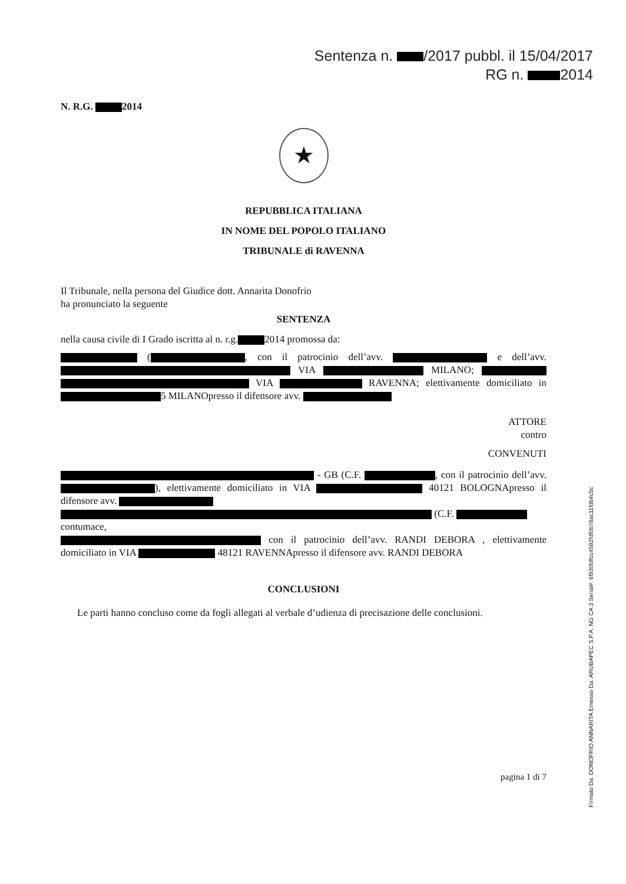Sentenza n. /2017 pubbl. il 15/04/2017
RG n. 2014
N. R.G. 2014
★
REPUBBLICA ITALIANA
IN NOME DEL POPOLO ITALIANO
TRIBUNALE di RAVENNA
Il Tribunale, nella persona del Giudice dott. Annarita Donofrio
ha pronunciato la seguente
SENTENZA
nella causa civile di I Grado iscritta al n. r.g. 2014 promossa da:
( , con il patrocinio dell’avv. e dell’avv. VIA MILANO; VIA RAVENNA; elettivamente domiciliato in 5 MILANOpresso il difensore avv.
ATTORE
contro
CONVENUTI
- GB (C.F. , con il patrocinio dell’avv. ), elettivamente domiciliato in VIA 40121 BOLOGNApresso il difensore avv.
(C.F.
contumace,
con il patrocinio dell’avv. RANDI DEBORA , elettivamente domiciliato in VIA 48121 RAVENNApresso il difensore avv. RANDI DEBORA
CONCLUSIONI
Le parti hanno concluso come da fogli allegati al verbale d’udienza di precisazione delle conclusioni.
pagina 1 di 7
Firmato Da: DONOFRIO ANNARITA Emesso Da: ARUBAPEC S.P.A. NG CA 3 Serial#: 6f930bffcc4592fdf0b78ac11fdb4c5c